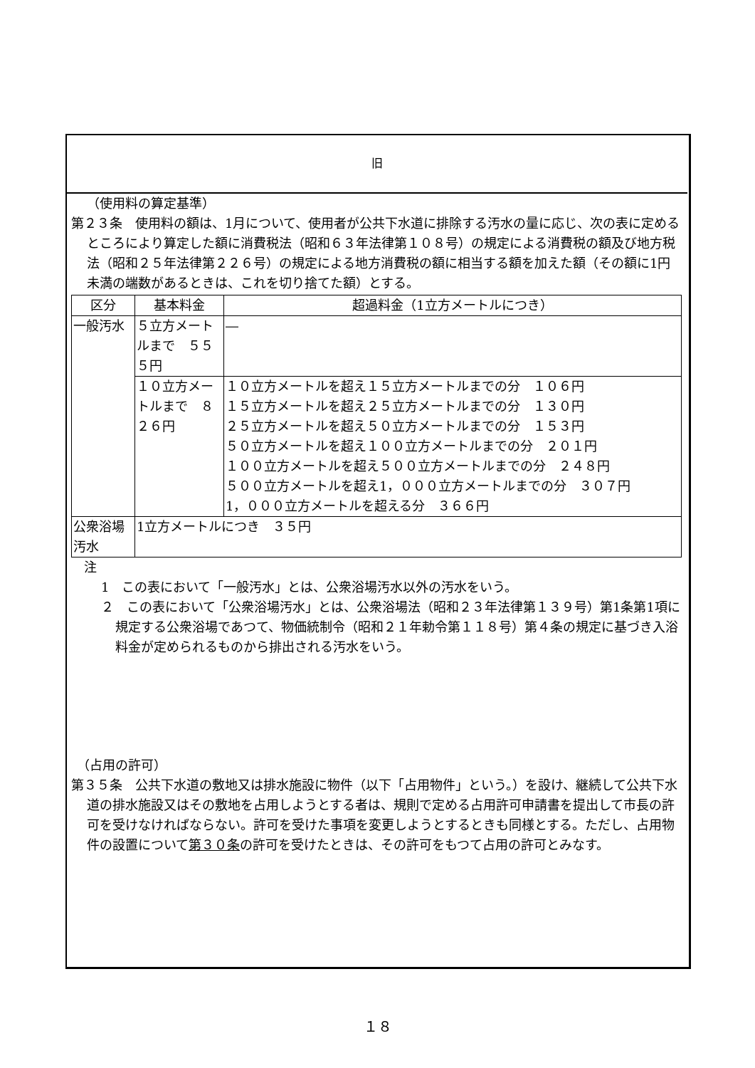旧
（使用料の算定基準）
第２３条　使用料の額は、1月について、使用者が公共下水道に排除する汚水の量に応じ、次の表に定めるところにより算定した額に消費税法（昭和６３年法律第１０８号）の規定による消費税の額及び地方税法（昭和２５年法律第２２６号）の規定による地方消費税の額に相当する額を加えた額（その額に1円未満の端数があるときは、これを切り捨てた額）とする。
| 区分 | 基本料金 | 超過料金（1立方メートルにつき） |
| --- | --- | --- |
| 一般汚水 | ５立方メートルまで ５５５円 | ― |
| | １０立方メートルまで ８２６円 | １０立方メートルを超え１５立方メートルまでの分 １０６円 １５立方メートルを超え２５立方メートルまでの分 １３０円 ２５立方メートルを超え５０立方メートルまでの分 １５３円 ５０立方メートルを超え１００立方メートルまでの分 ２０１円 １００立方メートルを超え５００立方メートルまでの分 ２４８円 ５００立方メートルを超え1，０００立方メートルまでの分 ３０７円 1，０００立方メートルを超える分 ３６６円 |
| 公衆浴場汚水 | 1立方メートルにつき ３５円 | |
注
1　この表において「一般汚水」とは、公衆浴場汚水以外の汚水をいう。
２　この表において「公衆浴場汚水」とは、公衆浴場法（昭和２３年法律第１３９号）第1条第1項に規定する公衆浴場であつて、物価統制令（昭和２１年勅令第１１８号）第４条の規定に基づき入浴料金が定められるものから排出される汚水をいう。
（占用の許可）
第３５条　公共下水道の敷地又は排水施設に物件（以下「占用物件」という。）を設け、継続して公共下水道の排水施設又はその敷地を占用しようとする者は、規則で定める占用許可申請書を提出して市長の許可を受けなければならない。許可を受けた事項を変更しようとするときも同様とする。ただし、占用物件の設置について第３０条の許可を受けたときは、その許可をもつて占用の許可とみなす。
１８